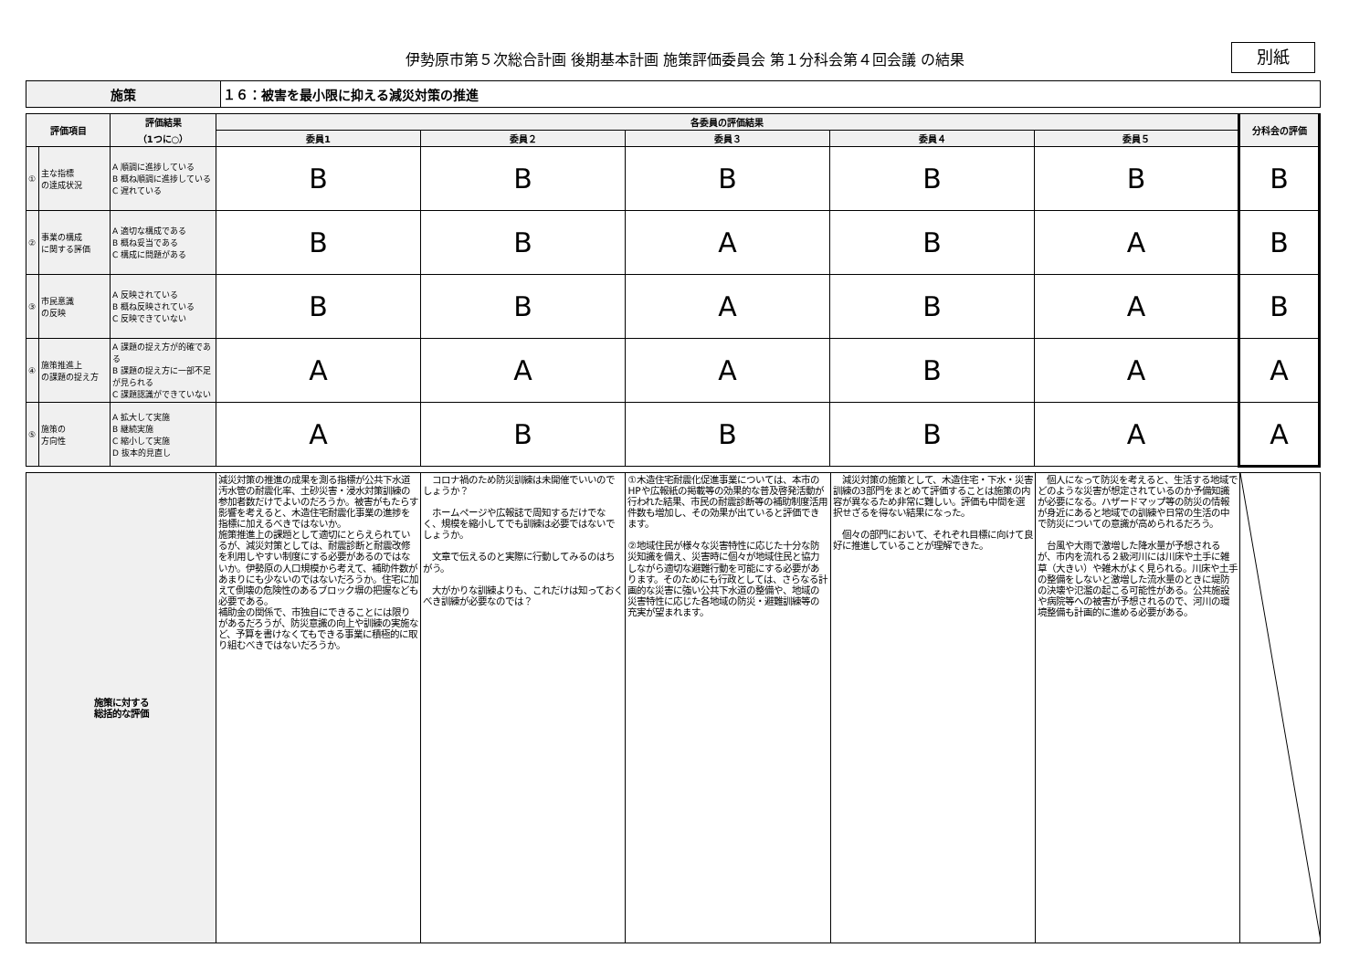伊勢原市第５次総合計画 後期基本計画 施策評価委員会 第１分科会第４回会議 の結果
別紙
| 施策 | １６：被害を最小限に抑える減災対策の推進 |
| 評価項目 | | 評価結果 （1つに○） | 各委員の評価結果 | | | | | 分科会の評価 |
| --- | --- | --- | --- | --- | --- | --- | --- | --- |
| | | | 委員1 | 委員２ | 委員３ | 委員４ | 委員５ | |
| ① | 主な指標 の達成状況 | A 順調に進捗している B 概ね順調に進捗している C 遅れている | B | B | B | B | B | B |
| ② | 事業の構成 に関する評価 | A 適切な構成である B 概ね妥当である C 構成に問題がある | B | B | A | B | A | B |
| ③ | 市民意識 の反映 | A 反映されている B 概ね反映されている C 反映できていない | B | B | A | B | A | B |
| ④ | 施策推進上 の課題の捉え方 | A 課題の捉え方が的確である B 課題の捉え方に一部不足が見られる C 課題認識ができていない | A | A | A | B | A | A |
| ⑤ | 施策の 方向性 | A 拡大して実施 B 継続実施 C 縮小して実施 D 抜本的見直し | A | B | B | B | A | A |
| 施策に対する 総括的な評価 | 減災対策の推進の成果を測る指標が公共下水道汚水管の耐震化率、土砂災害・浸水対策訓練の参加者数だけでよいのだろうか。被害がもたらす影響を考えると、木造住宅耐震化事業の進捗を指標に加えるべきではないか。 施策推進上の課題として適切にとらえられているが、減災対策としては、耐震診断と耐震改修を利用しやすい制度にする必要があるのではないか。伊勢原の人口規模から考えて、補助件数があまりにも少ないのではないだろうか。住宅に加えて倒壊の危険性のあるブロック塀の把握なども必要である。 補助金の関係で、市独自にできることには限りがあるだろうが、防災意識の向上や訓練の実施など、予算を書けなくてもできる事業に積極的に取り組むべきではないだろうか。 | コロナ禍のため防災訓練は未開催でいいのでしょうか？ ホームページや広報誌で周知するだけでなく、規模を縮小してでも訓練は必要ではないでしょうか。 文章で伝えるのと実際に行動してみるのはちがう。 大がかりな訓練よりも、これだけは知っておくべき訓練が必要なのでは？ | ①木造住宅耐震化促進事業については、本市のHPや広報紙の掲載等の効果的な普及啓発活動が行われた結果、市民の耐震診断等の補助制度活用件数も増加し、その効果が出ていると評価できます。 ②地域住民が様々な災害特性に応じた十分な防災知識を備え、災害時に個々が地域住民と協力しながら適切な避難行動を可能にする必要があります。そのためにも行政としては、さらなる計画的な災害に強い公共下水道の整備や、地域の災害特性に応じた各地域の防災・避難訓練等の充実が望まれます。 | 減災対策の施策として、木造住宅・下水・災害訓練の3部門をまとめて評価することは施策の内容が異なるため非常に難しい。評価も中間を選択せざるを得ない結果になった。 個々の部門において、それぞれ目標に向けて良好に推進していることが理解できた。 | 個人になって防災を考えると、生活する地域でどのような災害が想定されているのか予備知識が必要になる。ハザードマップ等の防災の情報が身近にあると地域での訓練や日常の生活の中で防災についての意識が高められるだろう。 台風や大雨で激増した降水量が予想されるが、市内を流れる２級河川には川床や土手に雑草（大きい）や雑木がよく見られる。川床や土手の整備をしないと激増した流水量のときに堤防の決壊や氾濫の起こる可能性がある。公共施設や病院等への被害が予想されるので、河川の環境整備も計画的に進める必要がある。 | |